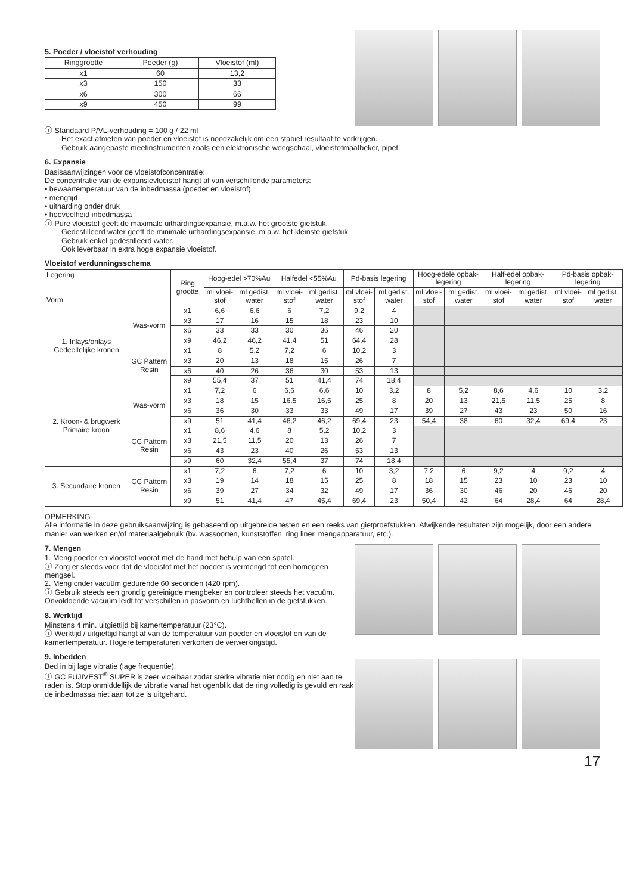5. Poeder / vloeistof verhouding
| Ringgrootte | Poeder (g) | Vloeistof (ml) |
| --- | --- | --- |
| x1 | 60 | 13,2 |
| x3 | 150 | 33 |
| x6 | 300 | 66 |
| x9 | 450 | 99 |
ⓘ Standaard P/VL-verhouding = 100 g / 22 ml
Het exact afmeten van poeder en vloeistof is noodzakelijk om een stabiel resultaat te verkrijgen.
Gebruik aangepaste meetinstrumenten zoals een elektronische weegschaal, vloeistofmaatbeker, pipet.
6. Expansie
Basisaanwijzingen voor de vloeistofconcentratie:
De concentratie van de expansievloeistof hangt af van verschillende parameters:
• bewaartemperatuur van de inbedmassa (poeder en vloeistof)
• mengtijd
• uitharding onder druk
• hoeveelheid inbedmassa
ⓘ Pure vloeistof geeft de maximale uithardingsexpansie, m.a.w. het grootste gietstuk.
Gedestilleerd water geeft de minimale uithardingsexpansie, m.a.w. het kleinste gietstuk.
Gebruik enkel gedestilleerd water.
Ook leverbaar in extra hoge expansie vloeistof.
Vloeistof verdunningsschema
| Legering Vorm | | Ring grootte | Hoog-edel >70%Au | | Halfedel <55%Au | | Pd-basis legering | | Hoog-edele opbak-legering | | Half-edel opbak-legering | | Pd-basis opbak-legering | |
| --- | --- | --- | --- | --- | --- | --- | --- | --- | --- | --- | --- | --- | --- | --- |
| | | | ml vloei-stof | ml gedist. water | ml vloei-stof | ml gedist. water | ml vloei-stof | ml gedist. water | ml vloei-stof | ml gedist. water | ml vloei-stof | ml gedist. water | ml vloei-stof | ml gedist. water |
| 1. Inlays/onlays Gedeeltelijke kronen | Was-vorm | x1 | 6,6 | 6,6 | 6 | 7,2 | 9,2 | 4 | | | | | | |
| | | x3 | 17 | 16 | 15 | 18 | 23 | 10 | | | | | | |
| | | x6 | 33 | 33 | 30 | 36 | 46 | 20 | | | | | | |
| | | x9 | 46,2 | 46,2 | 41,4 | 51 | 64,4 | 28 | | | | | | |
| | GC Pattern Resin | x1 | 8 | 5,2 | 7,2 | 6 | 10,2 | 3 | | | | | | |
| | | x3 | 20 | 13 | 18 | 15 | 26 | 7 | | | | | | |
| | | x6 | 40 | 26 | 36 | 30 | 53 | 13 | | | | | | |
| | | x9 | 55,4 | 37 | 51 | 41,4 | 74 | 18,4 | | | | | | |
| 2. Kroon- & brugwerk Primaire kroon | Was-vorm | x1 | 7,2 | 6 | 6,6 | 6,6 | 10 | 3,2 | 8 | 5,2 | 8,6 | 4,6 | 10 | 3,2 |
| | | x3 | 18 | 15 | 16,5 | 16,5 | 25 | 8 | 20 | 13 | 21,5 | 11,5 | 25 | 8 |
| | | x6 | 36 | 30 | 33 | 33 | 49 | 17 | 39 | 27 | 43 | 23 | 50 | 16 |
| | | x9 | 51 | 41,4 | 46,2 | 46,2 | 69,4 | 23 | 54,4 | 38 | 60 | 32,4 | 69,4 | 23 |
| | GC Pattern Resin | x1 | 8,6 | 4,6 | 8 | 5,2 | 10,2 | 3 | | | | | | |
| | | x3 | 21,5 | 11,5 | 20 | 13 | 26 | 7 | | | | | | |
| | | x6 | 43 | 23 | 40 | 26 | 53 | 13 | | | | | | |
| | | x9 | 60 | 32,4 | 55,4 | 37 | 74 | 18,4 | | | | | | |
| 3. Secundaire kronen | GC Pattern Resin | x1 | 7,2 | 6 | 7,2 | 6 | 10 | 3,2 | 7,2 | 6 | 9,2 | 4 | 9,2 | 4 |
| | | x3 | 19 | 14 | 18 | 15 | 25 | 8 | 18 | 15 | 23 | 10 | 23 | 10 |
| | | x6 | 39 | 27 | 34 | 32 | 49 | 17 | 36 | 30 | 46 | 20 | 46 | 20 |
| | | x9 | 51 | 41,4 | 47 | 45,4 | 69,4 | 23 | 50,4 | 42 | 64 | 28,4 | 64 | 28,4 |
OPMERKING
Alle informatie in deze gebruiksaanwijzing is gebaseerd op uitgebreide testen en een reeks van gietproefstukken. Afwijkende resultaten zijn mogelijk, door een andere manier van werken en/of materiaalgebruik (bv. wassoorten, kunststoffen, ring liner, mengapparatuur, etc.).
7. Mengen
1. Meng poeder en vloeistof vooraf met de hand met behulp van een spatel.
ⓘ Zorg er steeds voor dat de vloeistof met het poeder is vermengd tot een homogeen mengsel.
2. Meng onder vacuüm gedurende 60 seconden (420 rpm).
ⓘ Gebruik steeds een grondig gereinigde mengbeker en controleer steeds het vacuüm. Onvoldoende vacuüm leidt tot verschillen in pasvorm en luchtbellen in de gietstukken.
8. Werktijd
Minstens 4 min. uitgiettijd bij kamertemperatuur (23°C).
ⓘ Werktijd / uitgiettijd hangt af van de temperatuur van poeder en vloeistof en van de kamertemperatuur. Hogere temperaturen verkorten de verwerkingstijd.
9. Inbedden
Bed in bij lage vibratie (lage frequentie).
ⓘ GC FUJIVEST<sup>®</sup> SUPER is zeer vloeibaar zodat sterke vibratie niet nodig en niet aan te raden is. Stop onmiddellijk de vibratie vanaf het ogenblik dat de ring volledig is gevuld en raak de inbedmassa niet aan tot ze is uitgehard.
17